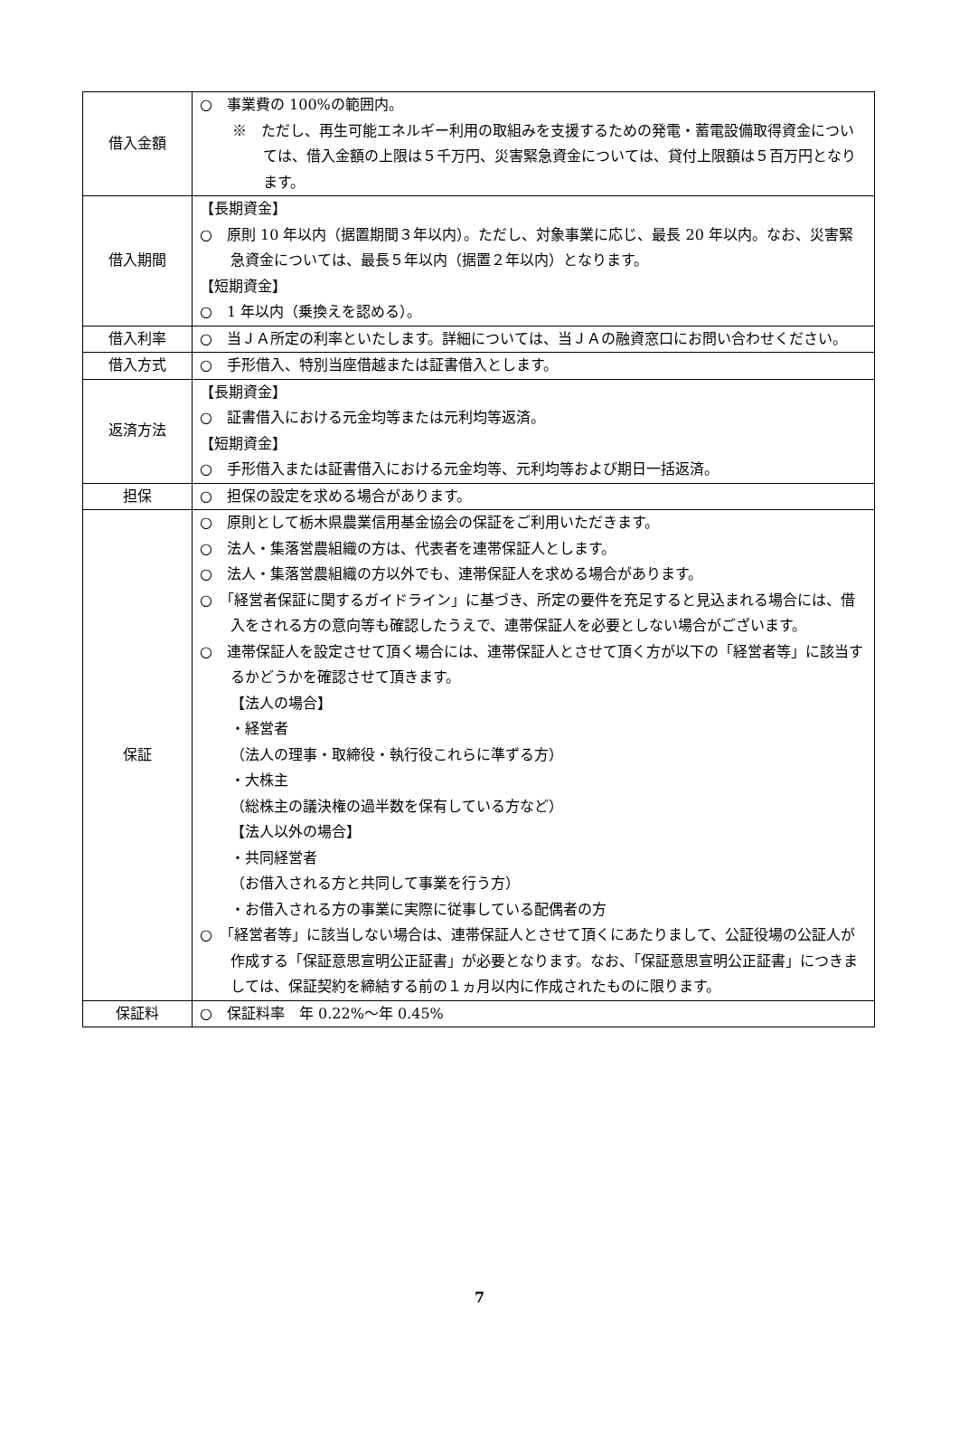| 借入金額 | ○ 事業費の 100%の範囲内。 ※ ただし、再生可能エネルギー利用の取組みを支援するための発電・蓄電設備取得資金については、借入金額の上限は５千万円、災害緊急資金については、貸付上限額は５百万円となります。 |
| 借入期間 | 【長期資金】 ○ 原則 10 年以内（据置期間３年以内）。ただし、対象事業に応じ、最長 20 年以内。なお、災害緊急資金については、最長５年以内（据置２年以内）となります。 【短期資金】 ○ 1 年以内（乗換えを認める）。 |
| 借入利率 | ○ 当ＪＡ所定の利率といたします。詳細については、当ＪＡの融資窓口にお問い合わせください。 |
| 借入方式 | ○ 手形借入、特別当座借越または証書借入とします。 |
| 返済方法 | 【長期資金】 ○ 証書借入における元金均等または元利均等返済。 【短期資金】 ○ 手形借入または証書借入における元金均等、元利均等および期日一括返済。 |
| 担保 | ○ 担保の設定を求める場合があります。 |
| 保証 | ○ 原則として栃木県農業信用基金協会の保証をご利用いただきます。 ○ 法人・集落営農組織の方は、代表者を連帯保証人とします。 ○ 法人・集落営農組織の方以外でも、連帯保証人を求める場合があります。 ○ 「経営者保証に関するガイドライン」に基づき、所定の要件を充足すると見込まれる場合には、借入をされる方の意向等も確認したうえで、連帯保証人を必要としない場合がございます。 ○ 連帯保証人を設定させて頂く場合には、連帯保証人とさせて頂く方が以下の「経営者等」に該当するかどうかを確認させて頂きます。 【法人の場合】 ・経営者 （法人の理事・取締役・執行役これらに準ずる方） ・大株主 （総株主の議決権の過半数を保有している方など） 【法人以外の場合】 ・共同経営者 （お借入される方と共同して事業を行う方） ・お借入される方の事業に実際に従事している配偶者の方 ○ 「経営者等」に該当しない場合は、連帯保証人とさせて頂くにあたりまして、公証役場の公証人が作成する「保証意思宣明公正証書」が必要となります。なお、「保証意思宣明公正証書」につきましては、保証契約を締結する前の１ヵ月以内に作成されたものに限ります。 |
| 保証料 | ○ 保証料率 年 0.22%～年 0.45% |
7